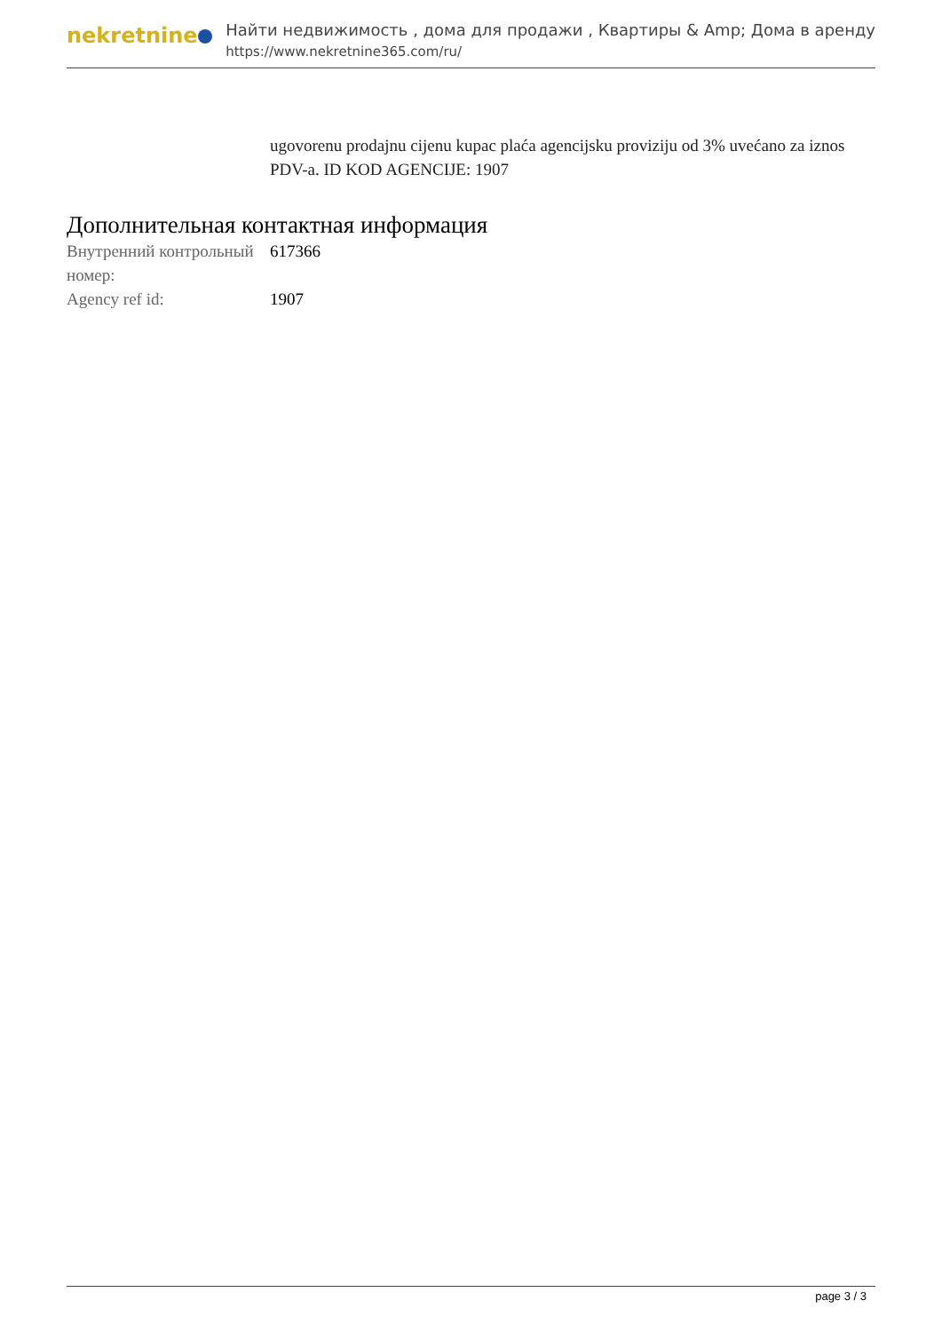nekretnine
Найти недвижимость , дома для продажи , Квартиры & Amp; Дома в аренду
https://www.nekretnine365.com/ru/
ugovorenu prodajnu cijenu kupac plaća agencijsku proviziju od 3% uvećano za iznos PDV-a. ID KOD AGENCIJE: 1907
Дополнительная контактная информация
| Внутренний контрольный номер: | 617366 |
| Agency ref id: | 1907 |
page 3 / 3